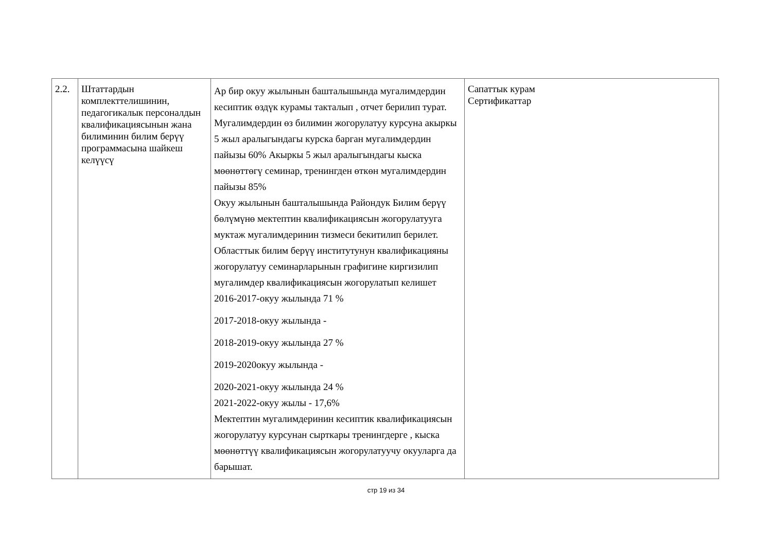| 2.2. | Штаттардын комплекттелишинин, педагогикалык персоналдын квалификациясынын жана билиминин билим берүү программасына шайкеш келүүсү | Ар бир окуу жылынын башталышында мугалимдердин кесиптик өздүк курамы такталып , отчет берилип турат. Мугалимдердин өз билимин жогорулатуу курсуна акыркы 5 жыл аралыгындагы курска барган мугалимдердин пайызы 60% Акыркы 5 жыл аралыгындагы кыска мөөнөттөгү семинар, тренингден өткөн мугалимдердин пайызы 85% Окуу жылынын башталышында Райондук Билим берүү бөлүмүнө мектептин квалификациясын жогорулатууга муктаж мугалимдеринин тизмеси бекитилип берилет. Областтык билим берүү институтунун квалификацияны жогорулатуу семинарларынын графигине киргизилип мугалимдер квалификациясын жогорулатып келишет 2016-2017-окуу жылында 71 % 2017-2018-окуу жылында - 2018-2019-окуу жылында 27 % 2019-2020окуу жылында - 2020-2021-окуу жылында 24 % 2021-2022-окуу жылы - 17,6% Мектептин мугалимдеринин кесиптик квалификациясын жогорулатуу курсунан сырткары тренингдерге , кыска мөөнөттүү квалификациясын жогорулатуучу окууларга да барышат. | Сапаттык курам Сертификаттар |
стр 19 из 34